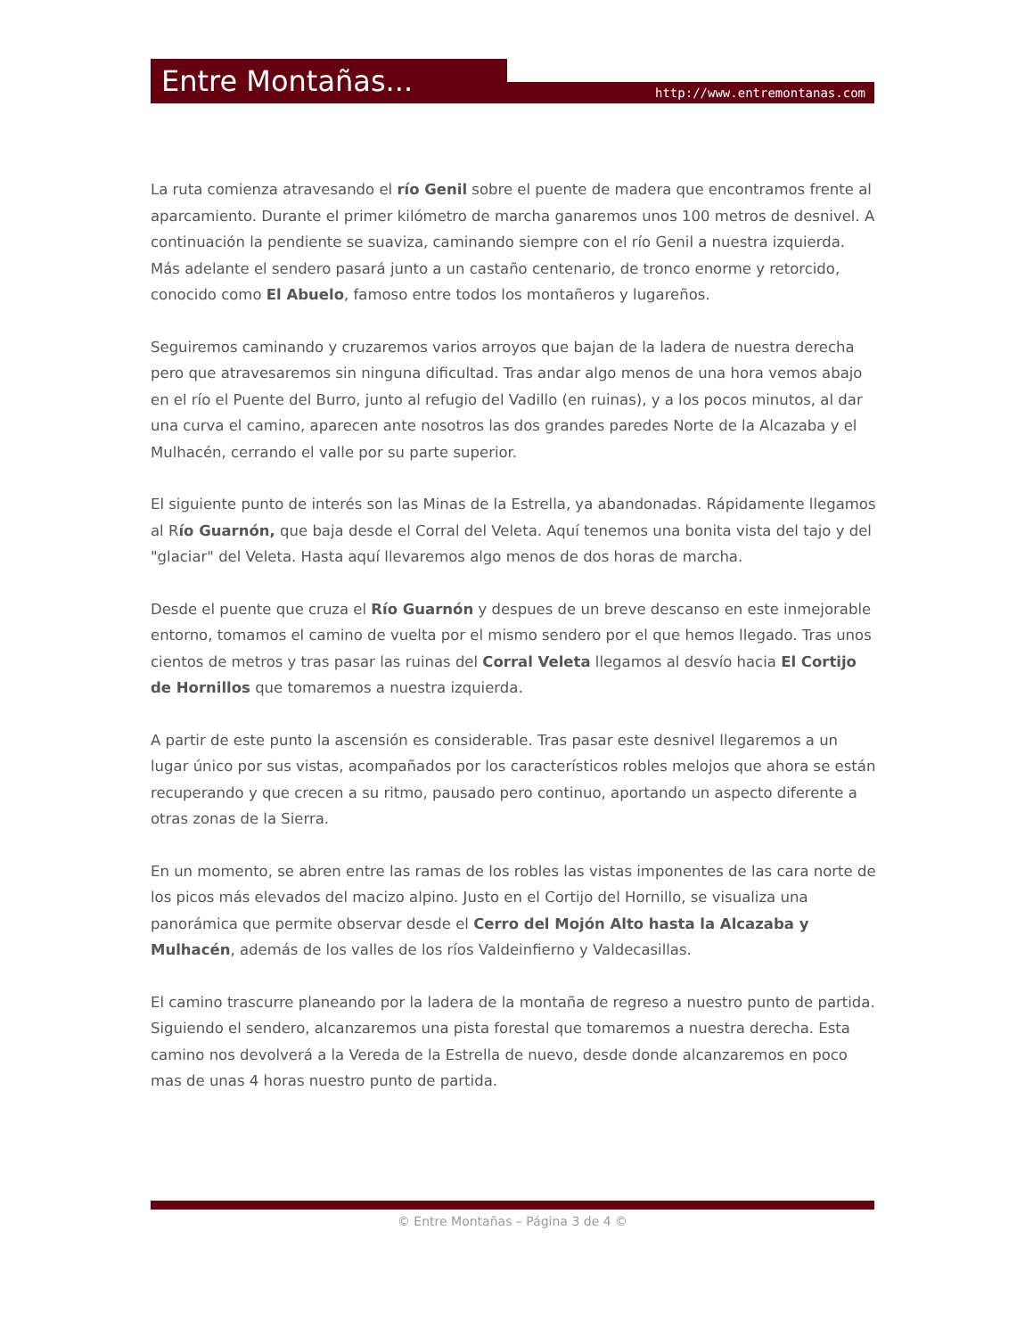Entre Montañas... http://www.entremontanas.com
La ruta comienza atravesando el río Genil sobre el puente de madera que encontramos frente al aparcamiento. Durante el primer kilómetro de marcha ganaremos unos 100 metros de desnivel. A continuación la pendiente se suaviza, caminando siempre con el río Genil a nuestra izquierda. Más adelante el sendero pasará junto a un castaño centenario, de tronco enorme y retorcido, conocido como El Abuelo, famoso entre todos los montañeros y lugareños.
Seguiremos caminando y cruzaremos varios arroyos que bajan de la ladera de nuestra derecha pero que atravesaremos sin ninguna dificultad. Tras andar algo menos de una hora vemos abajo en el río el Puente del Burro, junto al refugio del Vadillo (en ruinas), y a los pocos minutos, al dar una curva el camino, aparecen ante nosotros las dos grandes paredes Norte de la Alcazaba y el Mulhacén, cerrando el valle por su parte superior.
El siguiente punto de interés son las Minas de la Estrella, ya abandonadas. Rápidamente llegamos al Río Guarnón, que baja desde el Corral del Veleta. Aquí tenemos una bonita vista del tajo y del "glaciar" del Veleta. Hasta aquí llevaremos algo menos de dos horas de marcha.
Desde el puente que cruza el Río Guarnón y despues de un breve descanso en este inmejorable entorno, tomamos el camino de vuelta por el mismo sendero por el que hemos llegado. Tras unos cientos de metros y tras pasar las ruinas del Corral Veleta llegamos al desvío hacia El Cortijo de Hornillos que tomaremos a nuestra izquierda.
A partir de este punto la ascensión es considerable. Tras pasar este desnivel llegaremos a un lugar único por sus vistas, acompañados por los característicos robles melojos que ahora se están recuperando y que crecen a su ritmo, pausado pero continuo, aportando un aspecto diferente a otras zonas de la Sierra.
En un momento, se abren entre las ramas de los robles las vistas imponentes de las cara norte de los picos más elevados del macizo alpino. Justo en el Cortijo del Hornillo, se visualiza una panorámica que permite observar desde el Cerro del Mojón Alto hasta la Alcazaba y Mulhacén, además de los valles de los ríos Valdeinfierno y Valdecasillas.
El camino trascurre planeando por la ladera de la montaña de regreso a nuestro punto de partida. Siguiendo el sendero, alcanzaremos una pista forestal que tomaremos a nuestra derecha. Esta camino nos devolverá a la Vereda de la Estrella de nuevo, desde donde alcanzaremos en poco mas de unas 4 horas nuestro punto de partida.
© Entre Montañas – Página 3 de 4 ©